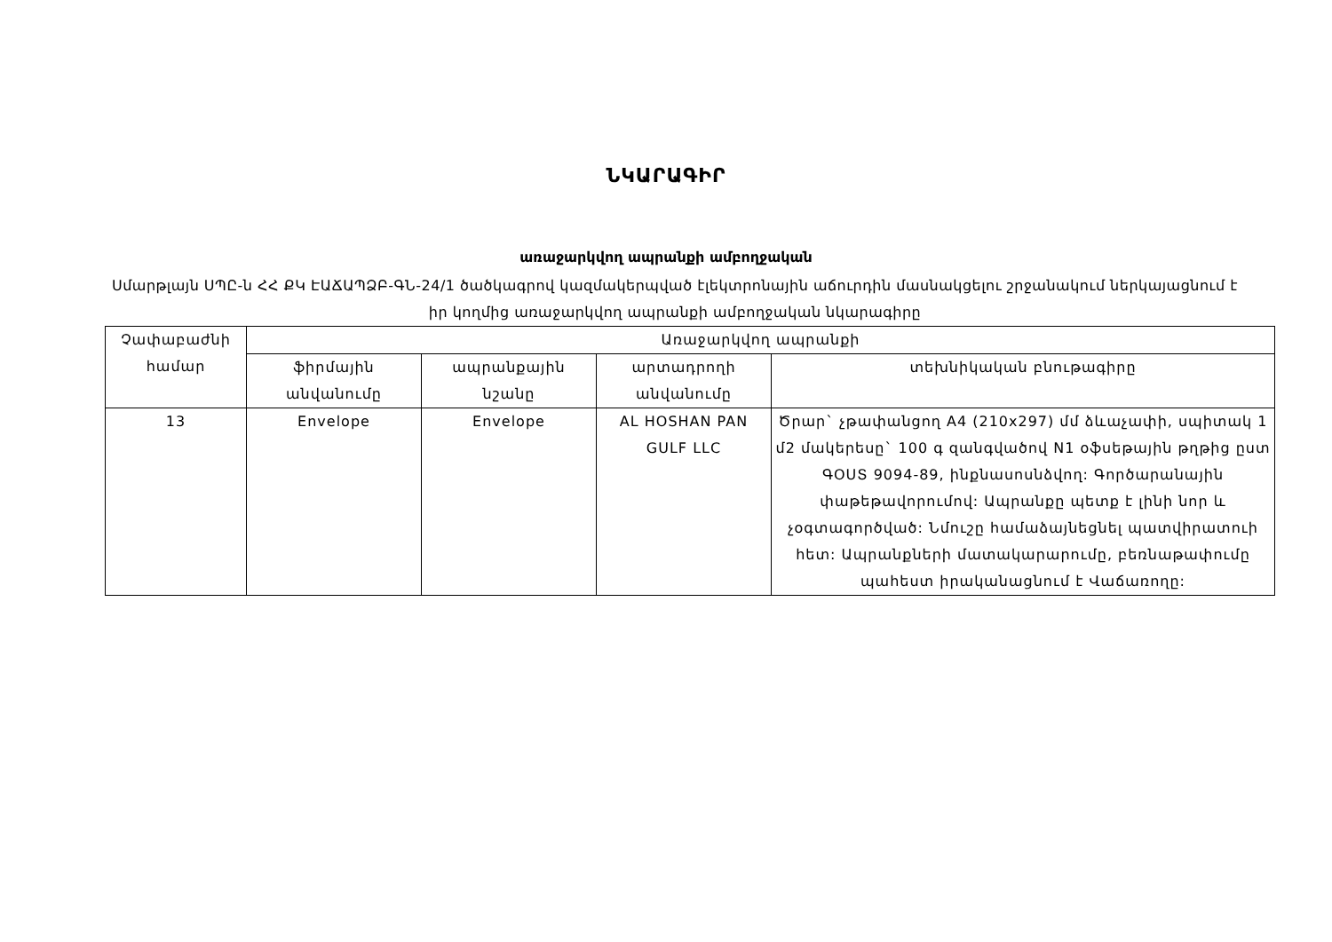ՆԿԱՐԱԳԻՐ
առաջարկվող ապրանքի ամբողջական
Սմարթլայն ՍՊԸ-ն ՀՀ ՔԿ ԷԱՃԱՊՁԲ-ԳՆ-24/1 ծածկագրով կազմակերպված էլեկտրոնային աճուրդին մասնակցելու շրջանակում ներկայացնում է իր կողմից առաջարկվող ապրանքի ամբողջական նկարագիրը
| Չափաբաժնի համար | Առաջարկվող ապրանքի | | | |
| --- | --- | --- | --- | --- |
| | ֆիրմային անվանումը | ապրանքային նշանը | արտադրողի անվանումը | տեխնիկական բնութագիրը |
| 13 | Envelope | Envelope | AL HOSHAN PAN GULF LLC | Ծրար` չթափանցող A4 (210x297) մմ ձևաչափի, սպիտակ 1 մ2 մակերեսը` 100 գ զանգվածով N1 օֆսեթային թղթից ըստ ԳՕՍՏ 9094-89, ինքնասոսնձվող: Գործարանային փաթեթավորումով: Ապրանքը պետք է լինի նոր և չօգտագործված: Նմուշը համաձայնեցնել պատվիրատուի հետ: Ապրանքների մատակարարումը, բեռնաթափումը պահեստ իրականացնում է Վաճառողը: |